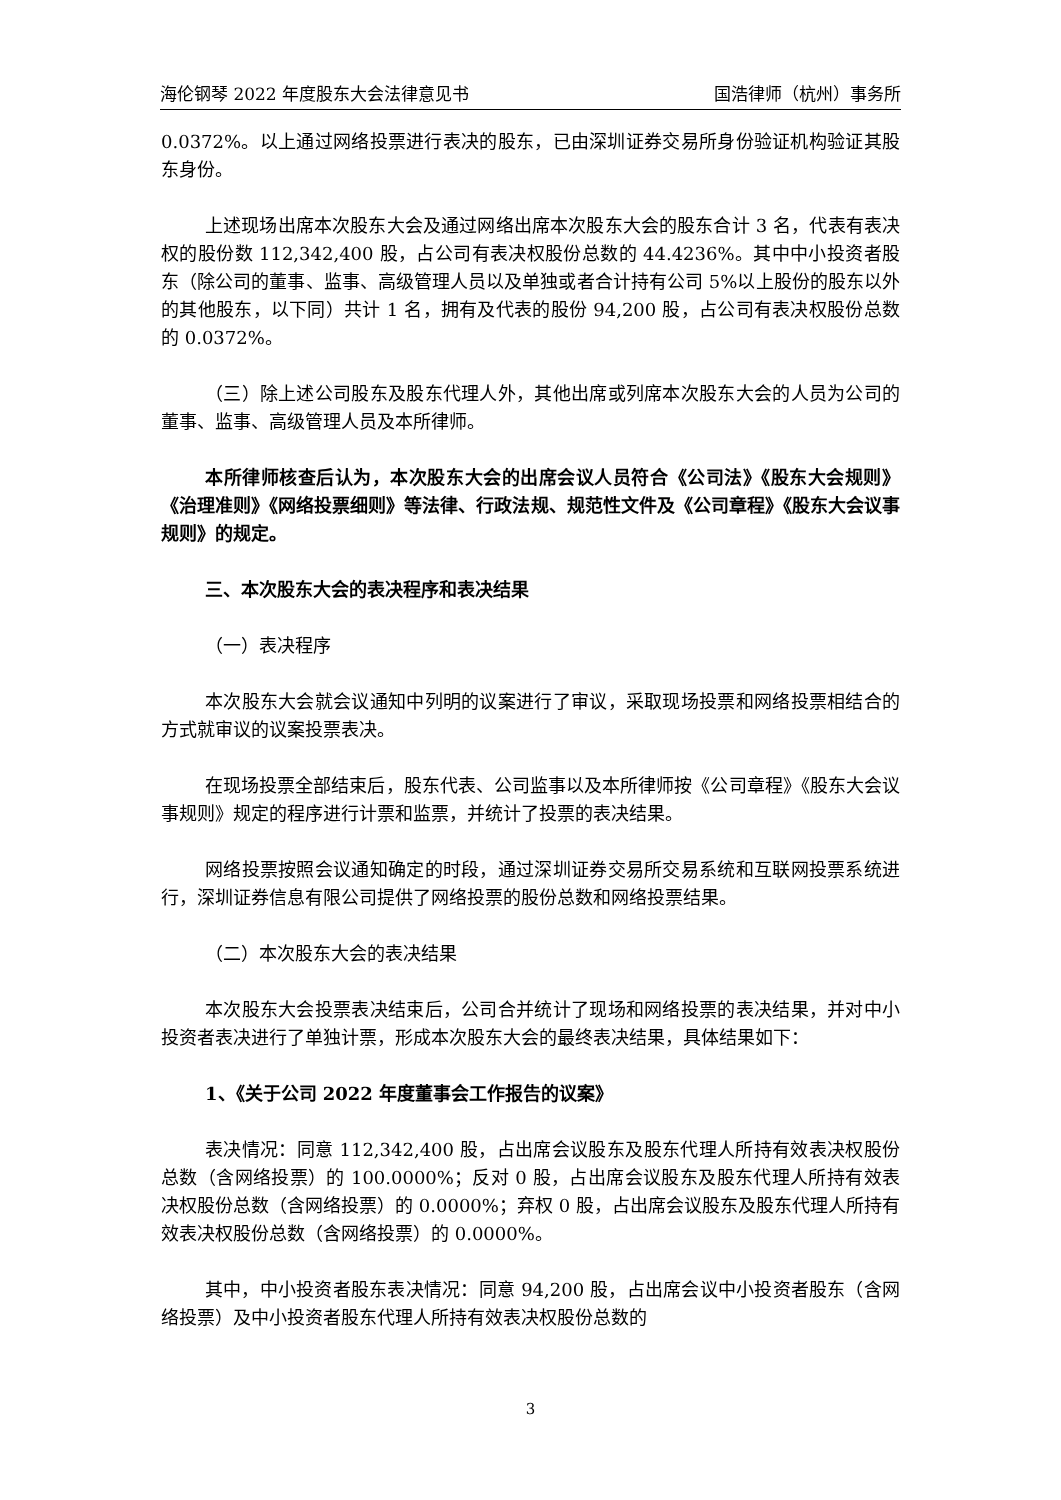海伦钢琴 2022 年度股东大会法律意见书 国浩律师（杭州）事务所
0.0372%。以上通过网络投票进行表决的股东，已由深圳证券交易所身份验证机构验证其股东身份。
上述现场出席本次股东大会及通过网络出席本次股东大会的股东合计 3 名，代表有表决权的股份数 112,342,400 股，占公司有表决权股份总数的 44.4236%。其中中小投资者股东（除公司的董事、监事、高级管理人员以及单独或者合计持有公司 5%以上股份的股东以外的其他股东，以下同）共计 1 名，拥有及代表的股份 94,200 股，占公司有表决权股份总数的 0.0372%。
（三）除上述公司股东及股东代理人外，其他出席或列席本次股东大会的人员为公司的董事、监事、高级管理人员及本所律师。
本所律师核查后认为，本次股东大会的出席会议人员符合《公司法》《股东大会规则》《治理准则》《网络投票细则》等法律、行政法规、规范性文件及《公司章程》《股东大会议事规则》的规定。
三、本次股东大会的表决程序和表决结果
（一）表决程序
本次股东大会就会议通知中列明的议案进行了审议，采取现场投票和网络投票相结合的方式就审议的议案投票表决。
在现场投票全部结束后，股东代表、公司监事以及本所律师按《公司章程》《股东大会议事规则》规定的程序进行计票和监票，并统计了投票的表决结果。
网络投票按照会议通知确定的时段，通过深圳证券交易所交易系统和互联网投票系统进行，深圳证券信息有限公司提供了网络投票的股份总数和网络投票结果。
（二）本次股东大会的表决结果
本次股东大会投票表决结束后，公司合并统计了现场和网络投票的表决结果，并对中小投资者表决进行了单独计票，形成本次股东大会的最终表决结果，具体结果如下：
1、《关于公司 2022 年度董事会工作报告的议案》
表决情况：同意 112,342,400 股，占出席会议股东及股东代理人所持有效表决权股份总数（含网络投票）的 100.0000%；反对 0 股，占出席会议股东及股东代理人所持有效表决权股份总数（含网络投票）的 0.0000%；弃权 0 股，占出席会议股东及股东代理人所持有效表决权股份总数（含网络投票）的 0.0000%。
其中，中小投资者股东表决情况：同意 94,200 股，占出席会议中小投资者股东（含网络投票）及中小投资者股东代理人所持有效表决权股份总数的
3